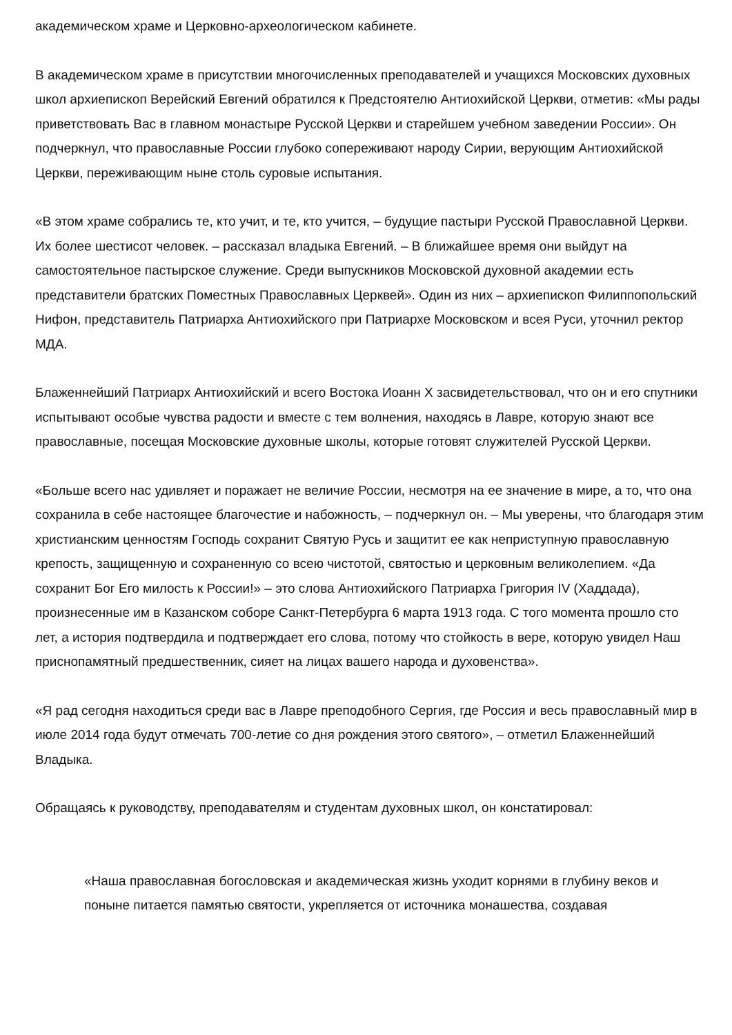академическом храме и Церковно-археологическом кабинете.
В академическом храме в присутствии многочисленных преподавателей и учащихся Московских духовных школ архиепископ Верейский Евгений обратился к Предстоятелю Антиохийской Церкви, отметив: «Мы рады приветствовать Вас в главном монастыре Русской Церкви и старейшем учебном заведении России». Он подчеркнул, что православные России глубоко сопереживают народу Сирии, верующим Антиохийской Церкви, переживающим ныне столь суровые испытания.
«В этом храме собрались те, кто учит, и те, кто учится, – будущие пастыри Русской Православной Церкви. Их более шестисот человек. – рассказал владыка Евгений. – В ближайшее время они выйдут на самостоятельное пастырское служение. Среди выпускников Московской духовной академии есть представители братских Поместных Православных Церквей». Один из них – архиепископ Филиппопольский Нифон, представитель Патриарха Антиохийского при Патриархе Московском и всея Руси, уточнил ректор МДА.
Блаженнейший Патриарх Антиохийский и всего Востока Иоанн X засвидетельствовал, что он и его спутники испытывают особые чувства радости и вместе с тем волнения, находясь в Лавре, которую знают все православные, посещая Московские духовные школы, которые готовят служителей Русской Церкви.
«Больше всего нас удивляет и поражает не величие России, несмотря на ее значение в мире, а то, что она сохранила в себе настоящее благочестие и набожность, – подчеркнул он. – Мы уверены, что благодаря этим христианским ценностям Господь сохранит Святую Русь и защитит ее как неприступную православную крепость, защищенную и сохраненную со всею чистотой, святостью и церковным великолепием. «Да сохранит Бог Его милость к России!» – это слова Антиохийского Патриарха Григория IV (Хаддада), произнесенные им в Казанском соборе Санкт-Петербурга 6 марта 1913 года. С того момента прошло сто лет, а история подтвердила и подтверждает его слова, потому что стойкость в вере, которую увидел Наш приснопамятный предшественник, сияет на лицах вашего народа и духовенства».
«Я рад сегодня находиться среди вас в Лавре преподобного Сергия, где Россия и весь православный мир в июле 2014 года будут отмечать 700-летие со дня рождения этого святого», – отметил Блаженнейший Владыка.
Обращаясь к руководству, преподавателям и студентам духовных школ, он констатировал:
«Наша православная богословская и академическая жизнь уходит корнями в глубину веков и поныне питается памятью святости, укрепляется от источника монашества, создавая